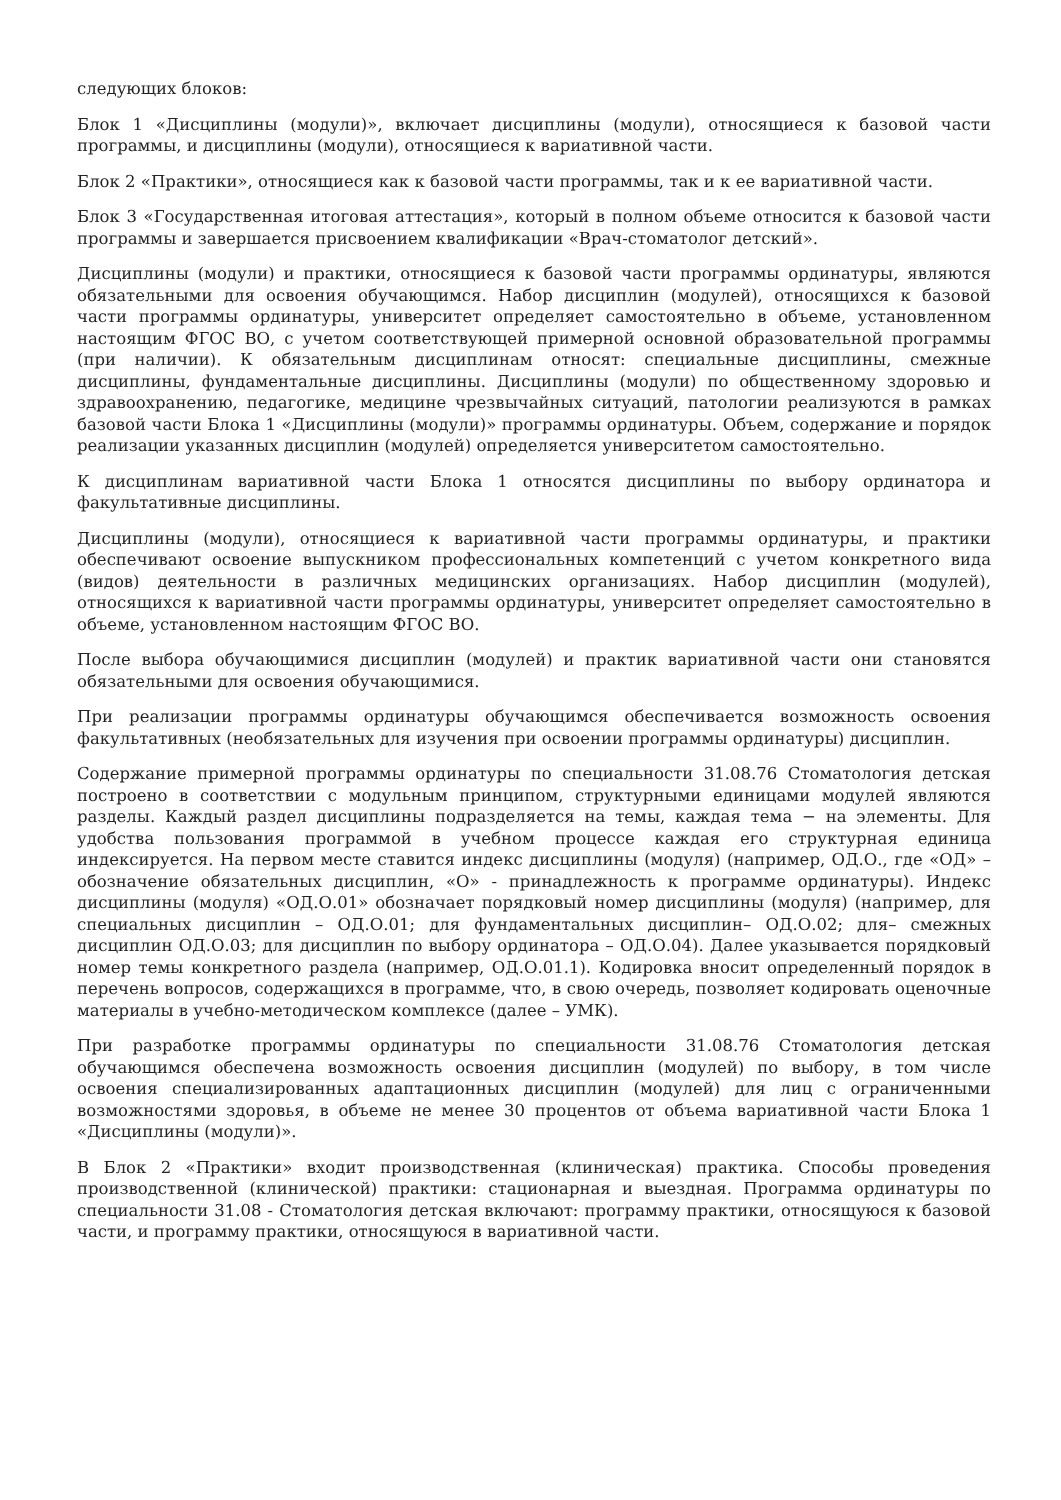следующих блоков:
Блок 1 «Дисциплины (модули)», включает дисциплины (модули), относящиеся к базовой части программы, и дисциплины (модули), относящиеся к вариативной части.
Блок 2 «Практики», относящиеся как к базовой части программы, так и к ее вариативной части.
Блок 3 «Государственная итоговая аттестация», который в полном объеме относится к базовой части программы и завершается присвоением квалификации «Врач-стоматолог детский».
Дисциплины (модули) и практики, относящиеся к базовой части программы ординатуры, являются обязательными для освоения обучающимся. Набор дисциплин (модулей), относящихся к базовой части программы ординатуры, университет определяет самостоятельно в объеме, установленном настоящим ФГОС ВО, с учетом соответствующей примерной основной образовательной программы (при наличии). К обязательным дисциплинам относят: специальные дисциплины, смежные дисциплины, фундаментальные дисциплины. Дисциплины (модули) по общественному здоровью и здравоохранению, педагогике, медицине чрезвычайных ситуаций, патологии реализуются в рамках базовой части Блока 1 «Дисциплины (модули)» программы ординатуры. Объем, содержание и порядок реализации указанных дисциплин (модулей) определяется университетом самостоятельно.
К дисциплинам вариативной части Блока 1 относятся дисциплины по выбору ординатора и факультативные дисциплины.
Дисциплины (модули), относящиеся к вариативной части программы ординатуры, и практики обеспечивают освоение выпускником профессиональных компетенций с учетом конкретного вида (видов) деятельности в различных медицинских организациях. Набор дисциплин (модулей), относящихся к вариативной части программы ординатуры, университет определяет самостоятельно в объеме, установленном настоящим ФГОС ВО.
После выбора обучающимися дисциплин (модулей) и практик вариативной части они становятся обязательными для освоения обучающимися.
При реализации программы ординатуры обучающимся обеспечивается возможность освоения факультативных (необязательных для изучения при освоении программы ординатуры) дисциплин.
Содержание примерной программы ординатуры по специальности 31.08.76 Стоматология детская построено в соответствии с модульным принципом, структурными единицами модулей являются разделы. Каждый раздел дисциплины подразделяется на темы, каждая тема − на элементы. Для удобства пользования программой в учебном процессе каждая его структурная единица индексируется. На первом месте ставится индекс дисциплины (модуля) (например, ОД.О., где «ОД» – обозначение обязательных дисциплин, «О» - принадлежность к программе ординатуры). Индекс дисциплины (модуля) «ОД.О.01» обозначает порядковый номер дисциплины (модуля) (например, для специальных дисциплин – ОД.О.01; для фундаментальных дисциплин– ОД.О.02; для– смежных дисциплин ОД.О.03; для дисциплин по выбору ординатора – ОД.О.04). Далее указывается порядковый номер темы конкретного раздела (например, ОД.О.01.1). Кодировка вносит определенный порядок в перечень вопросов, содержащихся в программе, что, в свою очередь, позволяет кодировать оценочные материалы в учебно-методическом комплексе (далее – УМК).
При разработке программы ординатуры по специальности 31.08.76 Стоматология детская обучающимся обеспечена возможность освоения дисциплин (модулей) по выбору, в том числе освоения специализированных адаптационных дисциплин (модулей) для лиц с ограниченными возможностями здоровья, в объеме не менее 30 процентов от объема вариативной части Блока 1 «Дисциплины (модули)».
В Блок 2 «Практики» входит производственная (клиническая) практика. Способы проведения производственной (клинической) практики: стационарная и выездная. Программа ординатуры по специальности 31.08 - Стоматология детская включают: программу практики, относящуюся к базовой части, и программу практики, относящуюся в вариативной части.